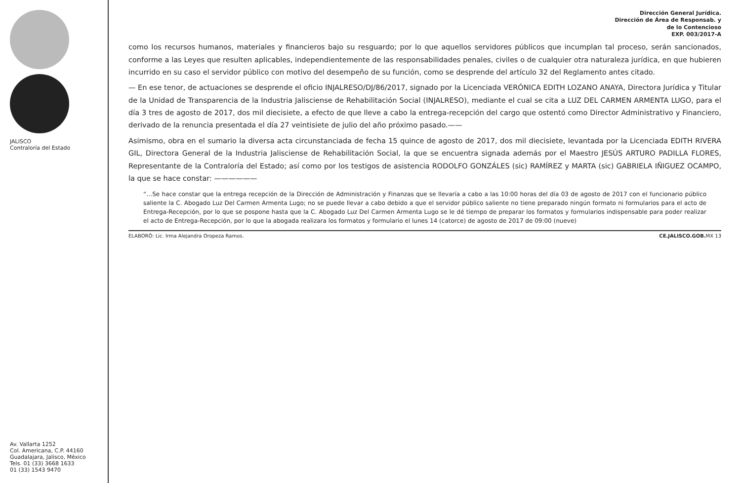JALISCO
Contraloría del Estado
Av. Vallarta 1252
Col. Americana, C.P. 44160
Guadalajara, Jalisco, México
Tels. 01 (33) 3668 1633
01 (33) 1543 9470
Dirección General Jurídica.
Dirección de Área de Responsab. y
de lo Contencioso
EXP. 003/2017-A
como los recursos humanos, materiales y financieros bajo su resguardo; por lo que aquellos servidores públicos que incumplan tal proceso, serán sancionados, conforme a las Leyes que resulten aplicables, independientemente de las responsabilidades penales, civiles o de cualquier otra naturaleza jurídica, en que hubieren incurrido en su caso el servidor público con motivo del desempeño de su función, como se desprende del artículo 32 del Reglamento antes citado.
— En ese tenor, de actuaciones se desprende el oficio INJALRESO/DJ/86/2017, signado por la Licenciada VERÓNICA EDITH LOZANO ANAYA, Directora Jurídica y Titular de la Unidad de Transparencia de la Industria Jalisciense de Rehabilitación Social (INJALRESO), mediante el cual se cita a LUZ DEL CARMEN ARMENTA LUGO, para el día 3 tres de agosto de 2017, dos mil diecisiete, a efecto de que lleve a cabo la entrega-recepción del cargo que ostentó como Director Administrativo y Financiero, derivado de la renuncia presentada el día 27 veintisiete de julio del año próximo pasado.——
Asimismo, obra en el sumario la diversa acta circunstanciada de fecha 15 quince de agosto de 2017, dos mil diecisiete, levantada por la Licenciada EDITH RIVERA GIL, Directora General de la Industria Jalisciense de Rehabilitación Social, la que se encuentra signada además por el Maestro JESÚS ARTURO PADILLA FLORES, Representante de la Contraloría del Estado; así como por los testigos de asistencia RODOLFO GONZÁLES (sic) RAMÍREZ y MARTA (sic) GABRIELA IÑIGUEZ OCAMPO, la que se hace constar: ——————
“…Se hace constar que la entrega recepción de la Dirección de Administración y Finanzas que se llevaría a cabo a las 10:00 horas del día 03 de agosto de 2017 con el funcionario público saliente la C. Abogado Luz Del Carmen Armenta Lugo; no se puede llevar a cabo debido a que el servidor público saliente no tiene preparado ningún formato ni formularios para el acto de Entrega-Recepción, por lo que se pospone hasta que la C. Abogado Luz Del Carmen Armenta Lugo se le dé tiempo de preparar los formatos y formularios indispensable para poder realizar el acto de Entrega-Recepción, por lo que la abogada realizara los formatos y formulario el lunes 14 (catorce) de agosto de 2017 de 09:00 (nueve)
ELABORÓ: Lic. Irma Alejandra Oropeza Ramos. CE.JALISCO.GOB. MX 13